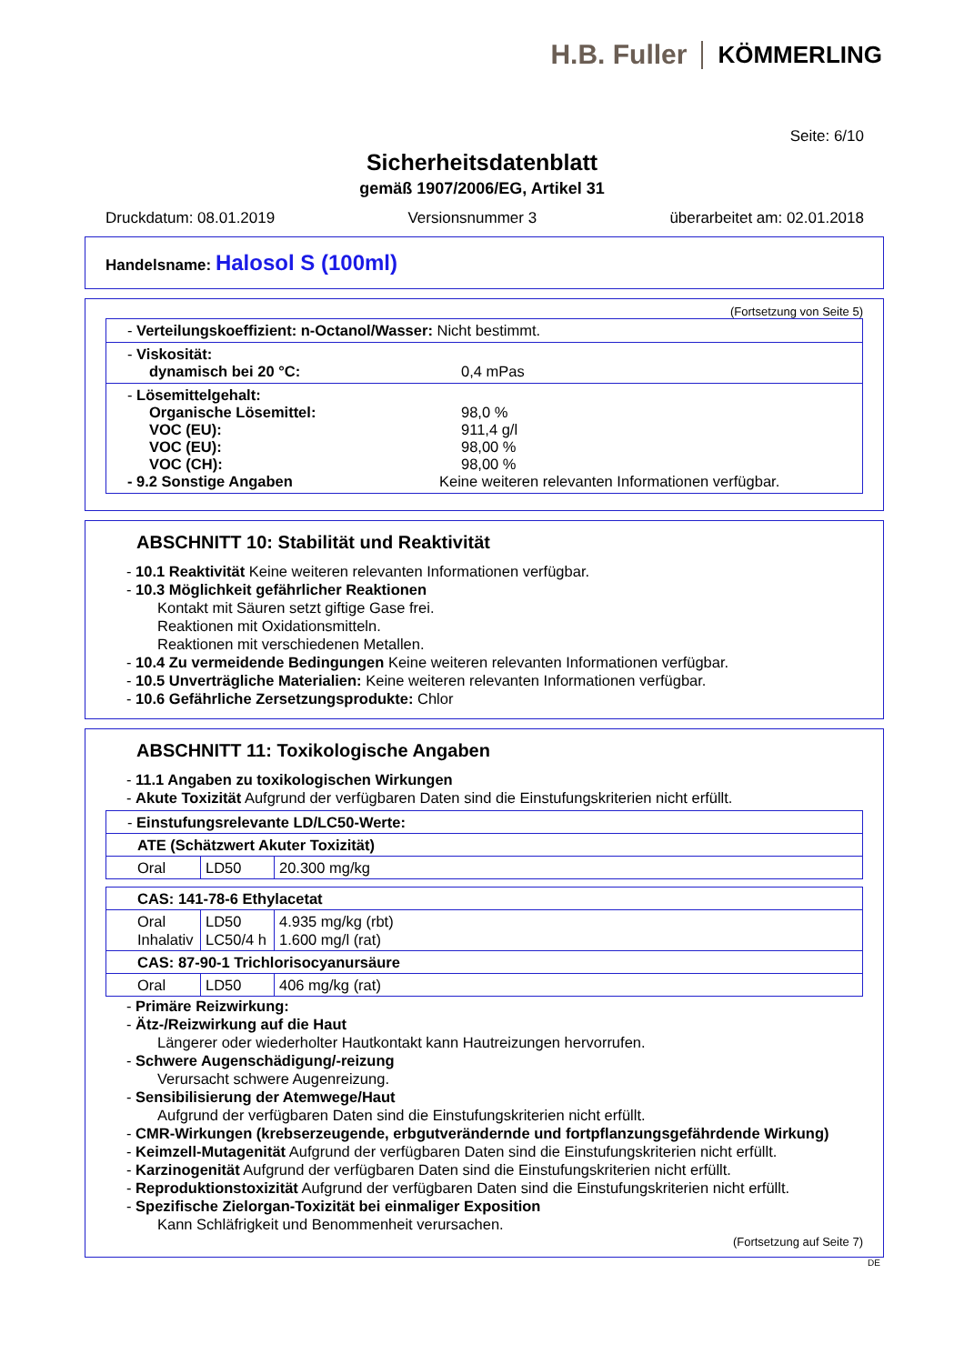H.B. Fuller KÖMMERLING
Seite: 6/10
Sicherheitsdatenblatt
gemäß 1907/2006/EG, Artikel 31
Druckdatum: 08.01.2019 Versionsnummer 3 überarbeitet am: 02.01.2018
Handelsname: Halosol S (100ml)
(Fortsetzung von Seite 5)
- Verteilungskoeffizient: n-Octanol/Wasser: Nicht bestimmt.
- Viskosität:
dynamisch bei 20 °C: 0,4 mPas
- Lösemittelgehalt:
Organische Lösemittel: 98,0 %
VOC (EU): 911,4 g/l
VOC (EU): 98,00 %
VOC (CH): 98,00 %
- 9.2 Sonstige Angaben Keine weiteren relevanten Informationen verfügbar.
ABSCHNITT 10: Stabilität und Reaktivität
- 10.1 Reaktivität Keine weiteren relevanten Informationen verfügbar.
- 10.3 Möglichkeit gefährlicher Reaktionen
Kontakt mit Säuren setzt giftige Gase frei.
Reaktionen mit Oxidationsmitteln.
Reaktionen mit verschiedenen Metallen.
- 10.4 Zu vermeidende Bedingungen Keine weiteren relevanten Informationen verfügbar.
- 10.5 Unverträgliche Materialien: Keine weiteren relevanten Informationen verfügbar.
- 10.6 Gefährliche Zersetzungsprodukte: Chlor
ABSCHNITT 11: Toxikologische Angaben
- 11.1 Angaben zu toxikologischen Wirkungen
- Akute Toxizität Aufgrund der verfügbaren Daten sind die Einstufungskriterien nicht erfüllt.
| - Einstufungsrelevante LD/LC50-Werte: | | |
| ATE (Schätzwert Akuter Toxizität) | | |
| Oral | LD50 | 20.300 mg/kg |
| CAS: 141-78-6 Ethylacetat | | |
| Oral Inhalativ | LD50 LC50/4 h | 4.935 mg/kg (rbt) 1.600 mg/l (rat) |
| CAS: 87-90-1 Trichlorisocyanursäure | | |
| Oral | LD50 | 406 mg/kg (rat) |
- Primäre Reizwirkung:
- Ätz-/Reizwirkung auf die Haut
Längerer oder wiederholter Hautkontakt kann Hautreizungen hervorrufen.
- Schwere Augenschädigung/-reizung
Verursacht schwere Augenreizung.
- Sensibilisierung der Atemwege/Haut
Aufgrund der verfügbaren Daten sind die Einstufungskriterien nicht erfüllt.
- CMR-Wirkungen (krebserzeugende, erbgutverändernde und fortpflanzungsgefährdende Wirkung)
- Keimzell-Mutagenität Aufgrund der verfügbaren Daten sind die Einstufungskriterien nicht erfüllt.
- Karzinogenität Aufgrund der verfügbaren Daten sind die Einstufungskriterien nicht erfüllt.
- Reproduktionstoxizität Aufgrund der verfügbaren Daten sind die Einstufungskriterien nicht erfüllt.
- Spezifische Zielorgan-Toxizität bei einmaliger Exposition
Kann Schläfrigkeit und Benommenheit verursachen.
(Fortsetzung auf Seite 7)
DE